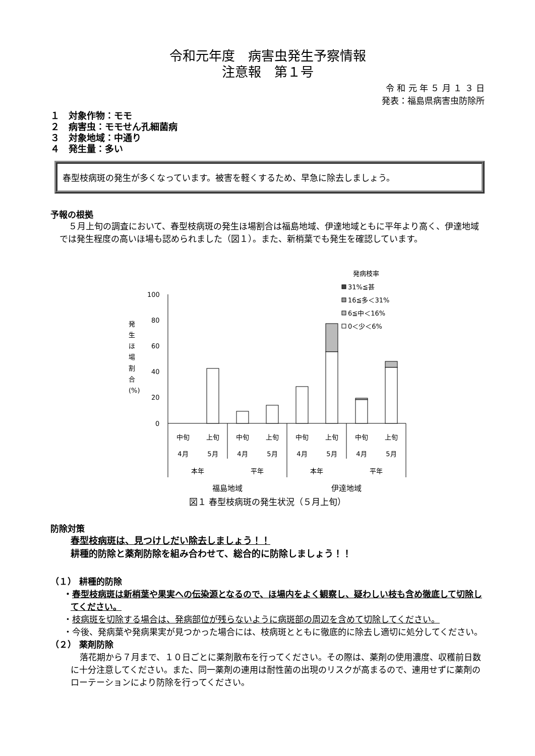令和元年度　病害虫発生予察情報
注意報　第１号
令 和 元 年 ５ 月 １ ３ 日
発表：福島県病害虫防除所
１　対象作物：モモ
２　病害虫：モモせん孔細菌病
３　対象地域：中通り
４　発生量：多い
春型枝病斑の発生が多くなっています。被害を軽くするため、早急に除去しましょう。
予報の根拠
５月上旬の調査において、春型枝病斑の発生ほ場割合は福島地域、伊達地域ともに平年より高く、伊達地域では発生程度の高いほ場も認められました（図１）。また、新梢葉でも発生を確認しています。
.
発病枝率
31%≦甚
16≦多＜31%
6≦中＜16%
0＜少＜6%
発
生
ほ
場
割
合
(%)
100
80
60
40
20
0
中旬
上旬
中旬
上旬
中旬
上旬
中旬
上旬
4月
5月
4月
5月
4月
5月
4月
5月
本年
平年
本年
平年
福島地域 伊達地域
図１ 春型枝病斑の発生状況（５月上旬）
防除対策
春型枝病斑は、見つけしだい除去しましょう！！
耕種的防除と薬剤防除を組み合わせて、総合的に防除しましょう！！
（１） 耕種的防除
・春型枝病斑は新梢葉や果実への伝染源となるので、ほ場内をよく観察し、疑わしい枝も含め徹底して切除してください。
・枝病斑を切除する場合は、発病部位が残らないように病斑部の周辺を含めて切除してください。
・今後、発病葉や発病果実が見つかった場合には、枝病斑とともに徹底的に除去し適切に処分してください。
（２） 薬剤防除
落花期から７月まで、１０日ごとに薬剤散布を行ってください。その際は、薬剤の使用濃度、収穫前日数に十分注意してください。また、同一薬剤の連用は耐性菌の出現のリスクが高まるので、連用せずに薬剤のローテーションにより防除を行ってください。